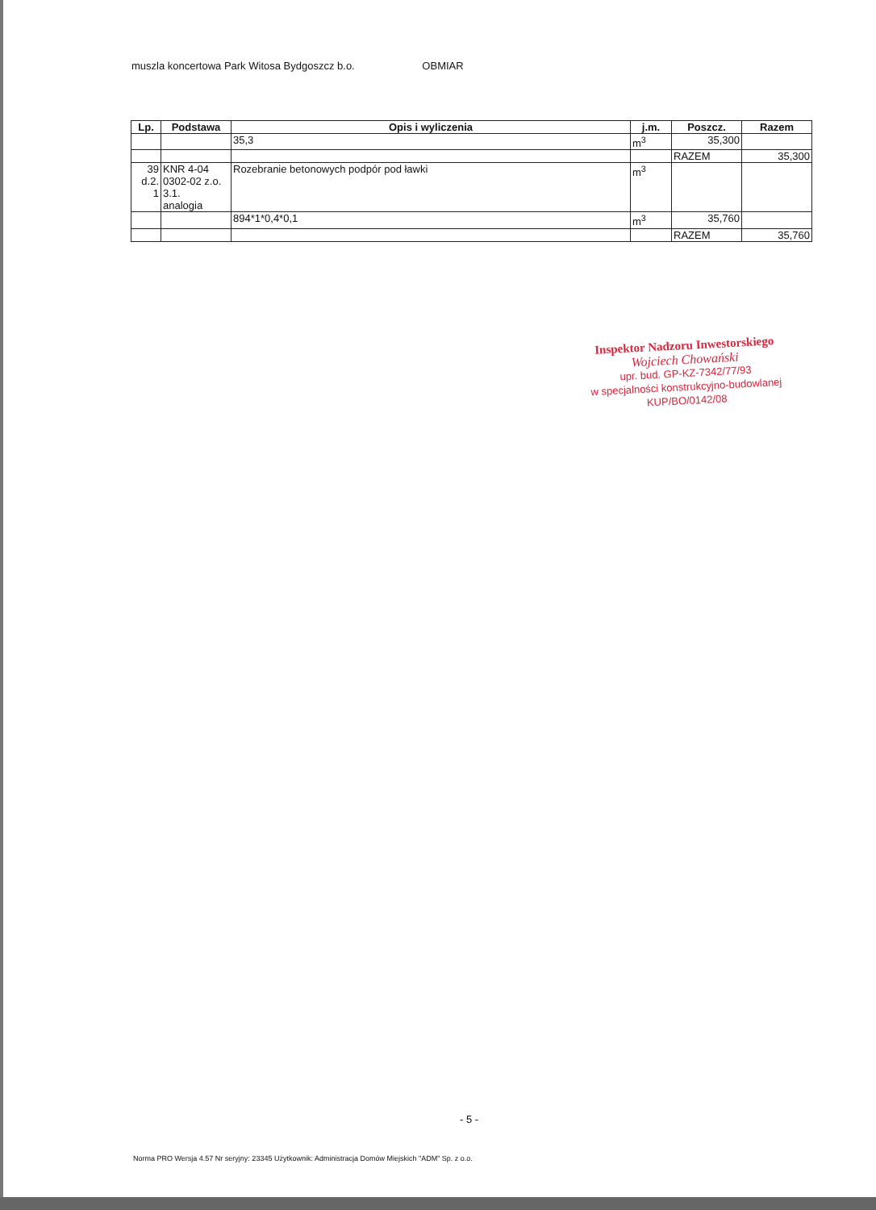muszla koncertowa Park Witosa Bydgoszcz b.o. OBMIAR
| Lp. | Podstawa | Opis i wyliczenia | j.m. | Poszcz. | Razem |
| --- | --- | --- | --- | --- | --- |
| | | 35,3 | m<sup>3</sup> | 35,300 | |
| | | | | RAZEM | 35,300 |
| 39 d.2. 1 | KNR 4-04 0302-02 z.o. 3.1. analogia | Rozebranie betonowych podpór pod ławki | m<sup>3</sup> | | |
| | | 894*1*0,4*0,1 | m<sup>3</sup> | 35,760 | |
| | | | | RAZEM | 35,760 |
Inspektor Nadzoru Inwestorskiego
Wojciech Chowański
upr. bud. GP-KZ-7342/77/93
w specjalności konstrukcyjno-budowlanej
KUP/BO/0142/08
- 5 -
Norma PRO Wersja 4.57 Nr seryjny: 23345 Użytkownik: Administracja Domów Miejskich "ADM" Sp. z o.o.